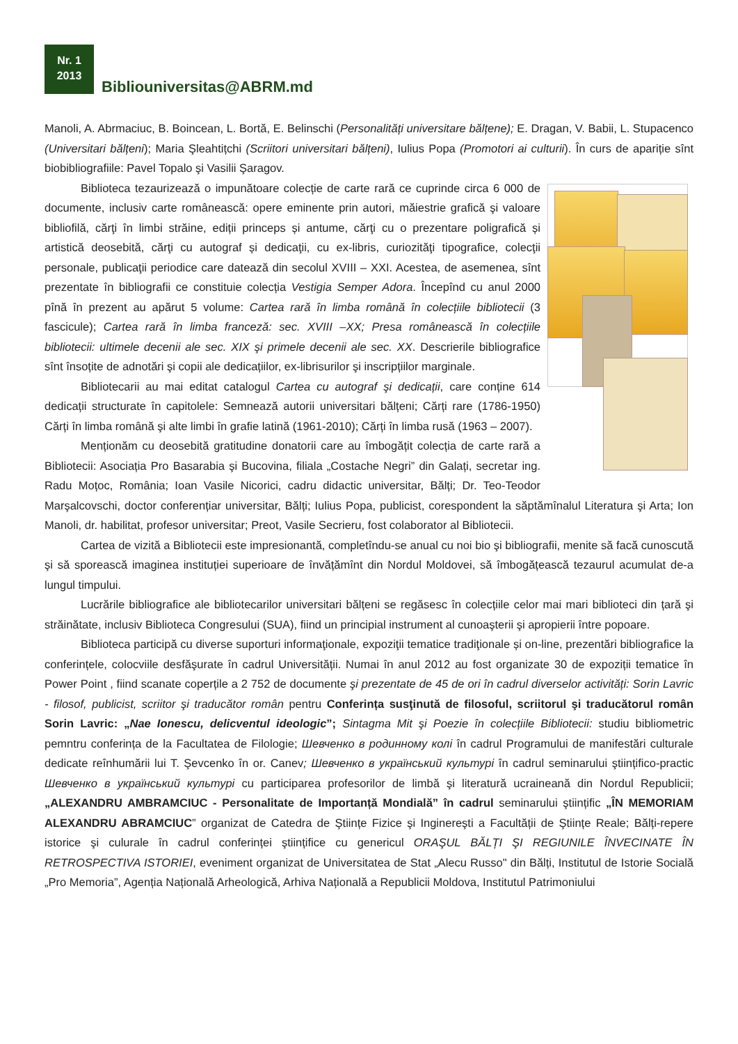Nr. 1
2013
Bibliouniversitas@ABRM.md
Manoli, A. Abrmaciuc, B. Boincean, L. Bortă, E. Belinschi (Personalități universitare bălțene); E. Dragan, V. Babii, L. Stupacenco (Universitari bălțeni); Maria Şleahtițchi (Scriitori universitari bălțeni), Iulius Popa (Promotori ai culturii). În curs de apariție sînt biobibliografiile: Pavel Topalo şi Vasilii Şaragov.
Biblioteca tezaurizează o impunătoare colecție de carte rară ce cuprinde circa 6 000 de documente, inclusiv carte românească: opere eminente prin autori, măiestrie grafică şi valoare bibliofilă, cărţi în limbi străine, ediții princeps și antume, cărţi cu o prezentare poligrafică și artistică deosebită, cărţi cu autograf și dedicaţii, cu ex-libris, curiozităţi tipografice, colecţii personale, publicaţii periodice care datează din secolul XVIII – XXI. Acestea, de asemenea, sînt prezentate în bibliografii ce constituie colecția Vestigia Semper Adora. Începînd cu anul 2000 pînă în prezent au apărut 5 volume: Cartea rară în limba română în colecțiile bibliotecii (3 fascicule); Cartea rară în limba franceză: sec. XVIII –XX; Presa românească în colecțiile bibliotecii: ultimele decenii ale sec. XIX şi primele decenii ale sec. XX. Descrierile bibliografice sînt însoțite de adnotări şi copii ale dedicațiilor, ex-librisurilor şi inscripțiilor marginale.
Bibliotecarii au mai editat catalogul Cartea cu autograf şi dedicații, care conține 614 dedicații structurate în capitolele: Semnează autorii universitari bălțeni; Cărți rare (1786-1950) Cărți în limba română şi alte limbi în grafie latină (1961-2010); Cărți în limba rusă (1963 – 2007).
Menționăm cu deosebită gratitudine donatorii care au îmbogățit colecția de carte rară a Bibliotecii: Asociația Pro Basarabia şi Bucovina, filiala „Costache Negri” din Galați, secretar ing. Radu Moțoc, România; Ioan Vasile Nicorici, cadru didactic universitar, Bălți; Dr. Teo-Teodor Marşalcovschi, doctor conferențiar universitar, Bălți; Iulius Popa, publicist, corespondent la săptămînalul Literatura şi Arta; Ion Manoli, dr. habilitat, profesor universitar; Preot, Vasile Secrieru, fost colaborator al Bibliotecii.
Cartea de vizită a Bibliotecii este impresionantă, completîndu-se anual cu noi bio şi bibliografii, menite să facă cunoscută şi să sporească imaginea instituției superioare de învățămînt din Nordul Moldovei, să îmbogățească tezaurul acumulat de-a lungul timpului.
Lucrările bibliografice ale bibliotecarilor universitari bălțeni se regăsesc în colecțiile celor mai mari biblioteci din țară şi străinătate, inclusiv Biblioteca Congresului (SUA), fiind un principial instrument al cunoaşterii şi apropierii între popoare.
Biblioteca participă cu diverse suporturi informaţionale, expoziţii tematice tradiţionale și on-line, prezentări bibliografice la conferințele, colocviile desfăşurate în cadrul Universității. Numai în anul 2012 au fost organizate 30 de expoziții tematice în Power Point , fiind scanate coperțile a 2 752 de documente şi prezentate de 45 de ori în cadrul diverselor activități: Sorin Lavric - filosof, publicist, scriitor şi traducător român pentru Conferința susţinută de filosoful, scriitorul şi traducătorul român Sorin Lavric: „Nae Ionescu, delicventul ideologic”; Sintagma Mit şi Poezie în colecțiile Bibliotecii: studiu bibliometric pemntru conferința de la Facultatea de Filologie; Шевченко в родинному колі în cadrul Programului de manifestări culturale dedicate reînhumării lui T. Şevcenko în or. Canev; Шевченко в український культурі în cadrul seminarului ştiințifico-practic Шевченко в український культурі cu participarea profesorilor de limbă şi literatură ucraineană din Nordul Republicii; „ALEXANDRU AMBRAMCIUC - Personalitate de Importanță Mondială” în cadrul seminarului ştiințific „ÎN MEMORIAM ALEXANDRU ABRAMCIUC” organizat de Catedra de Ştiințe Fizice şi Inginereşti a Facultății de Ştiințe Reale; Bălți-repere istorice şi culurale în cadrul conferinței ştiințifice cu genericul ORAŞUL BĂLȚI ŞI REGIUNILE ÎNVECINATE ÎN RETROSPECTIVA ISTORIEI, eveniment organizat de Universitatea de Stat „Alecu Russo" din Bălți, Institutul de Istorie Socială „Pro Memoria”, Agenția Națională Arheologică, Arhiva Națională a Republicii Moldova, Institutul Patrimoniului